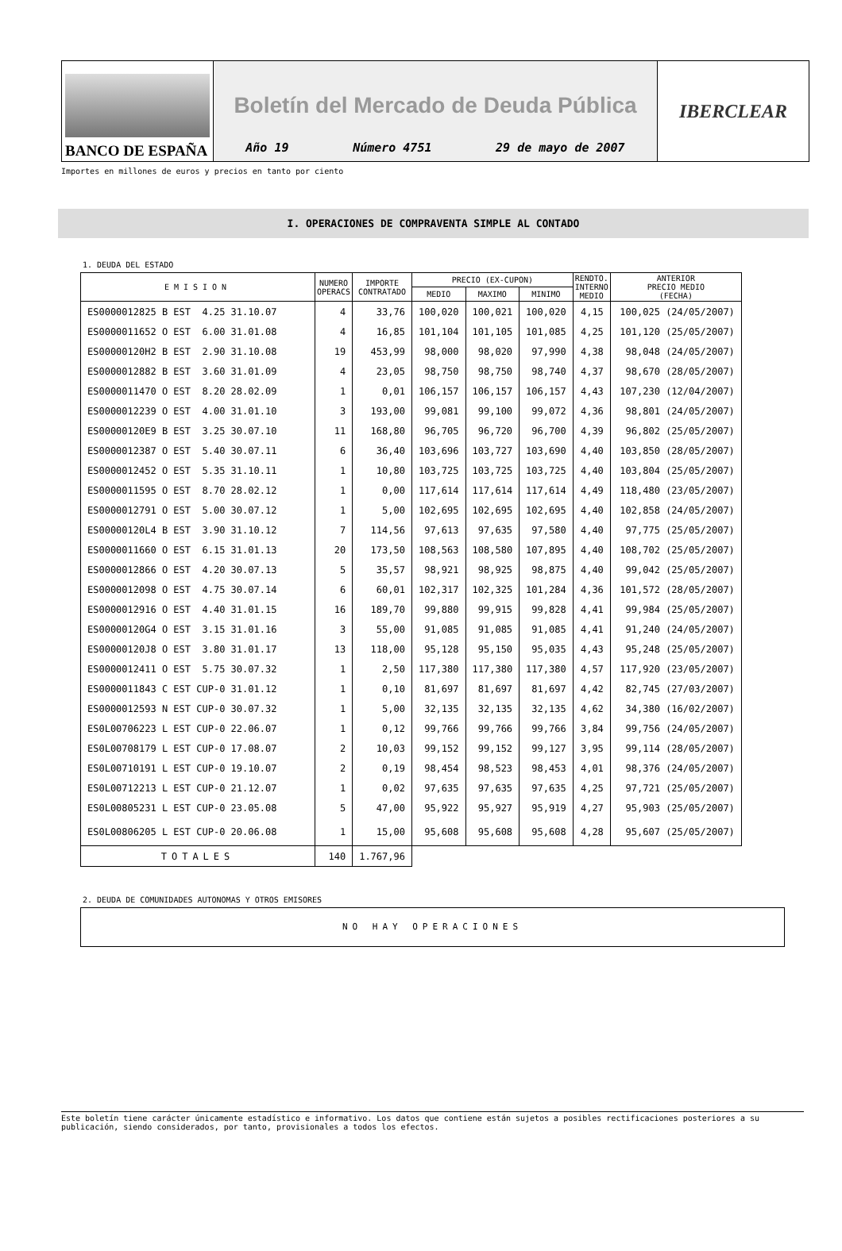BANCO DE ESPAÑA
Boletín del Mercado de Deuda Pública
Año 19 Número 4751 29 de mayo de 2007
IBERCLEAR
Importes en millones de euros y precios en tanto por ciento
I. OPERACIONES DE COMPRAVENTA SIMPLE AL CONTADO
1. DEUDA DEL ESTADO
| EMISION | NUMERO OPERACS | IMPORTE CONTRATADO | PRECIO (EX-CUPON) | | | RENDTO. INTERNO MEDIO | ANTERIOR PRECIO MEDIO (FECHA) |
| --- | --- | --- | --- | --- | --- | --- | --- |
| | | | MEDIO | MAXIMO | MINIMO | | |
| ES0000012825 B EST 4.25 31.10.07 | 4 | 33,76 | 100,020 | 100,021 | 100,020 | 4,15 | 100,025 (24/05/2007) |
| ES0000011652 O EST 6.00 31.01.08 | 4 | 16,85 | 101,104 | 101,105 | 101,085 | 4,25 | 101,120 (25/05/2007) |
| ES00000120H2 B EST 2.90 31.10.08 | 19 | 453,99 | 98,000 | 98,020 | 97,990 | 4,38 | 98,048 (24/05/2007) |
| ES0000012882 B EST 3.60 31.01.09 | 4 | 23,05 | 98,750 | 98,750 | 98,740 | 4,37 | 98,670 (28/05/2007) |
| ES0000011470 O EST 8.20 28.02.09 | 1 | 0,01 | 106,157 | 106,157 | 106,157 | 4,43 | 107,230 (12/04/2007) |
| ES0000012239 O EST 4.00 31.01.10 | 3 | 193,00 | 99,081 | 99,100 | 99,072 | 4,36 | 98,801 (24/05/2007) |
| ES00000120E9 B EST 3.25 30.07.10 | 11 | 168,80 | 96,705 | 96,720 | 96,700 | 4,39 | 96,802 (25/05/2007) |
| ES0000012387 O EST 5.40 30.07.11 | 6 | 36,40 | 103,696 | 103,727 | 103,690 | 4,40 | 103,850 (28/05/2007) |
| ES0000012452 O EST 5.35 31.10.11 | 1 | 10,80 | 103,725 | 103,725 | 103,725 | 4,40 | 103,804 (25/05/2007) |
| ES0000011595 O EST 8.70 28.02.12 | 1 | 0,00 | 117,614 | 117,614 | 117,614 | 4,49 | 118,480 (23/05/2007) |
| ES0000012791 O EST 5.00 30.07.12 | 1 | 5,00 | 102,695 | 102,695 | 102,695 | 4,40 | 102,858 (24/05/2007) |
| ES00000120L4 B EST 3.90 31.10.12 | 7 | 114,56 | 97,613 | 97,635 | 97,580 | 4,40 | 97,775 (25/05/2007) |
| ES0000011660 O EST 6.15 31.01.13 | 20 | 173,50 | 108,563 | 108,580 | 107,895 | 4,40 | 108,702 (25/05/2007) |
| ES0000012866 O EST 4.20 30.07.13 | 5 | 35,57 | 98,921 | 98,925 | 98,875 | 4,40 | 99,042 (25/05/2007) |
| ES0000012098 O EST 4.75 30.07.14 | 6 | 60,01 | 102,317 | 102,325 | 101,284 | 4,36 | 101,572 (28/05/2007) |
| ES0000012916 O EST 4.40 31.01.15 | 16 | 189,70 | 99,880 | 99,915 | 99,828 | 4,41 | 99,984 (25/05/2007) |
| ES00000120G4 O EST 3.15 31.01.16 | 3 | 55,00 | 91,085 | 91,085 | 91,085 | 4,41 | 91,240 (24/05/2007) |
| ES00000120J8 O EST 3.80 31.01.17 | 13 | 118,00 | 95,128 | 95,150 | 95,035 | 4,43 | 95,248 (25/05/2007) |
| ES0000012411 O EST 5.75 30.07.32 | 1 | 2,50 | 117,380 | 117,380 | 117,380 | 4,57 | 117,920 (23/05/2007) |
| ES0000011843 C EST CUP-0 31.01.12 | 1 | 0,10 | 81,697 | 81,697 | 81,697 | 4,42 | 82,745 (27/03/2007) |
| ES0000012593 N EST CUP-0 30.07.32 | 1 | 5,00 | 32,135 | 32,135 | 32,135 | 4,62 | 34,380 (16/02/2007) |
| ES0L00706223 L EST CUP-0 22.06.07 | 1 | 0,12 | 99,766 | 99,766 | 99,766 | 3,84 | 99,756 (24/05/2007) |
| ES0L00708179 L EST CUP-0 17.08.07 | 2 | 10,03 | 99,152 | 99,152 | 99,127 | 3,95 | 99,114 (28/05/2007) |
| ES0L00710191 L EST CUP-0 19.10.07 | 2 | 0,19 | 98,454 | 98,523 | 98,453 | 4,01 | 98,376 (24/05/2007) |
| ES0L00712213 L EST CUP-0 21.12.07 | 1 | 0,02 | 97,635 | 97,635 | 97,635 | 4,25 | 97,721 (25/05/2007) |
| ES0L00805231 L EST CUP-0 23.05.08 | 5 | 47,00 | 95,922 | 95,927 | 95,919 | 4,27 | 95,903 (25/05/2007) |
| ES0L00806205 L EST CUP-0 20.06.08 | 1 | 15,00 | 95,608 | 95,608 | 95,608 | 4,28 | 95,607 (25/05/2007) |
| TOTALES | 140 | 1.767,96 | | | | | |
2. DEUDA DE COMUNIDADES AUTONOMAS Y OTROS EMISORES
NO HAY OPERACIONES
Este boletín tiene carácter únicamente estadístico e informativo. Los datos que contiene están sujetos a posibles rectificaciones posteriores a su publicación, siendo considerados, por tanto, provisionales a todos los efectos.